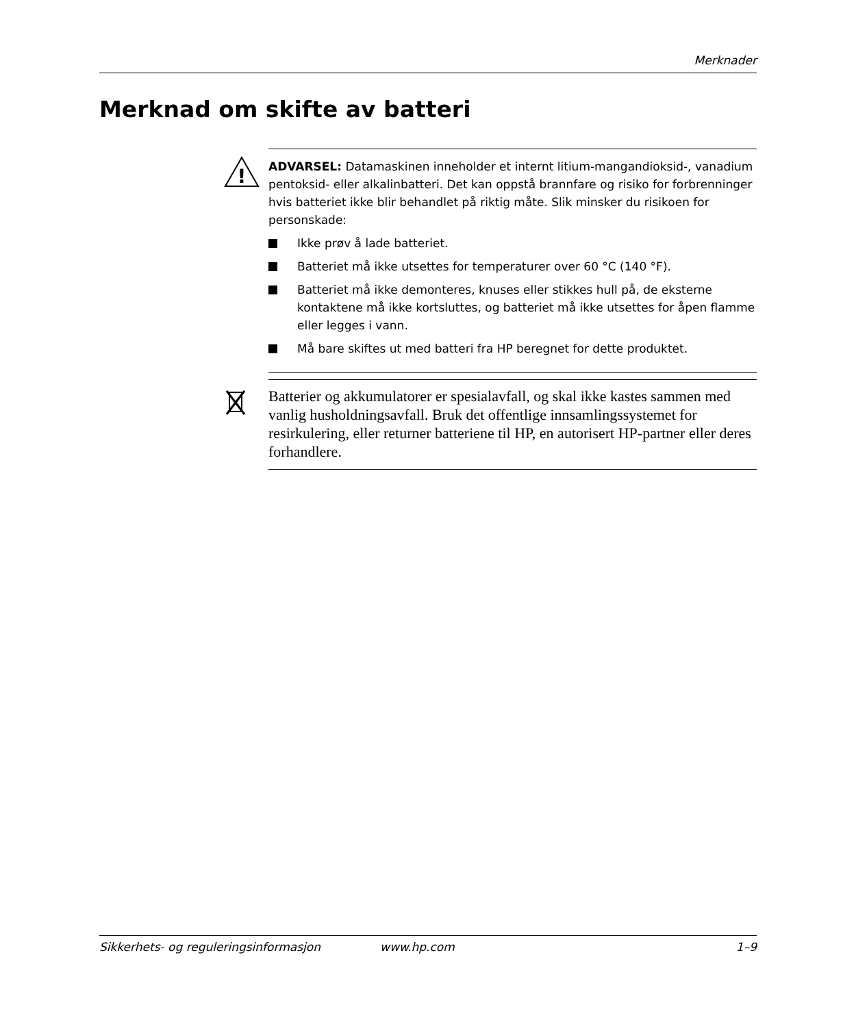Merknader
Merknad om skifte av batteri
!
ADVARSEL: Datamaskinen inneholder et internt litium-mangandioksid-, vanadium pentoksid- eller alkalinbatteri. Det kan oppstå brannfare og risiko for forbrenninger hvis batteriet ikke blir behandlet på riktig måte. Slik minsker du risikoen for personskade:
Ikke prøv å lade batteriet.
Batteriet må ikke utsettes for temperaturer over 60 °C (140 °F).
Batteriet må ikke demonteres, knuses eller stikkes hull på, de eksterne kontaktene må ikke kortsluttes, og batteriet må ikke utsettes for åpen flamme eller legges i vann.
Må bare skiftes ut med batteri fra HP beregnet for dette produktet.
Batterier og akkumulatorer er spesialavfall, og skal ikke kastes sammen med vanlig husholdningsavfall. Bruk det offentlige innsamlingssystemet for resirkulering, eller returner batteriene til HP, en autorisert HP-partner eller deres forhandlere.
Sikkerhets- og reguleringsinformasjon www.hp.com 1–9